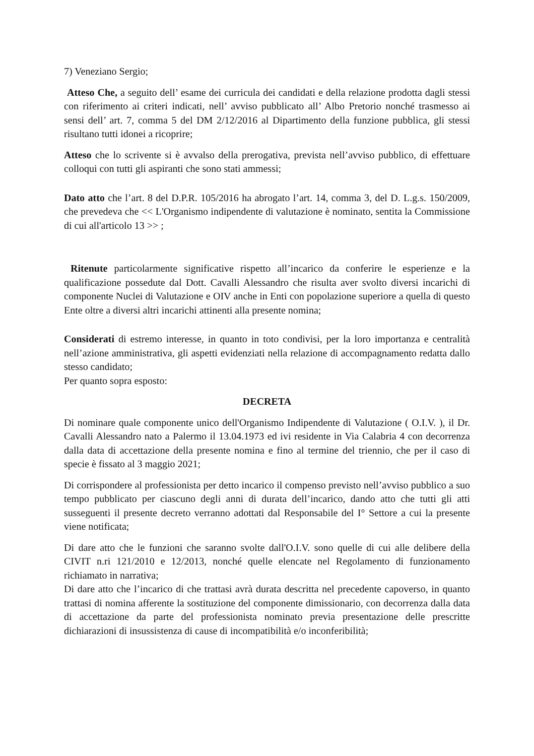7) Veneziano Sergio;
Atteso Che, a seguito dell’ esame dei curricula dei candidati e della relazione prodotta dagli stessi con riferimento ai criteri indicati, nell’ avviso pubblicato all’ Albo Pretorio nonché trasmesso ai sensi dell’ art. 7, comma 5 del DM 2/12/2016 al Dipartimento della funzione pubblica, gli stessi risultano tutti idonei a ricoprire;
Atteso che lo scrivente si è avvalso della prerogativa, prevista nell’avviso pubblico, di effettuare colloqui con tutti gli aspiranti che sono stati ammessi;
Dato atto che l’art. 8 del D.P.R. 105/2016 ha abrogato l’art. 14, comma 3, del D. L.g.s. 150/2009, che prevedeva che << L'Organismo indipendente di valutazione è nominato, sentita la Commissione di cui all'articolo 13 >> ;
Ritenute particolarmente significative rispetto all’incarico da conferire le esperienze e la qualificazione possedute dal Dott. Cavalli Alessandro che risulta aver svolto diversi incarichi di componente Nuclei di Valutazione e OIV anche in Enti con popolazione superiore a quella di questo Ente oltre a diversi altri incarichi attinenti alla presente nomina;
Considerati di estremo interesse, in quanto in toto condivisi, per la loro importanza e centralità nell’azione amministrativa, gli aspetti evidenziati nella relazione di accompagnamento redatta dallo stesso candidato;
Per quanto sopra esposto:
DECRETA
Di nominare quale componente unico dell'Organismo Indipendente di Valutazione ( O.I.V. ), il Dr. Cavalli Alessandro nato a Palermo il 13.04.1973 ed ivi residente in Via Calabria 4 con decorrenza dalla data di accettazione della presente nomina e fino al termine del triennio, che per il caso di specie è fissato al 3 maggio 2021;
Di corrispondere al professionista per detto incarico il compenso previsto nell’avviso pubblico a suo tempo pubblicato per ciascuno degli anni di durata dell’incarico, dando atto che tutti gli atti susseguenti il presente decreto verranno adottati dal Responsabile del I° Settore a cui la presente viene notificata;
Di dare atto che le funzioni che saranno svolte dall'O.I.V. sono quelle di cui alle delibere della CIVIT n.ri 121/2010 e 12/2013, nonché quelle elencate nel Regolamento di funzionamento richiamato in narrativa;
Di dare atto che l’incarico di che trattasi avrà durata descritta nel precedente capoverso, in quanto trattasi di nomina afferente la sostituzione del componente dimissionario, con decorrenza dalla data di accettazione da parte del professionista nominato previa presentazione delle prescritte dichiarazioni di insussistenza di cause di incompatibilità e/o inconferibilità;